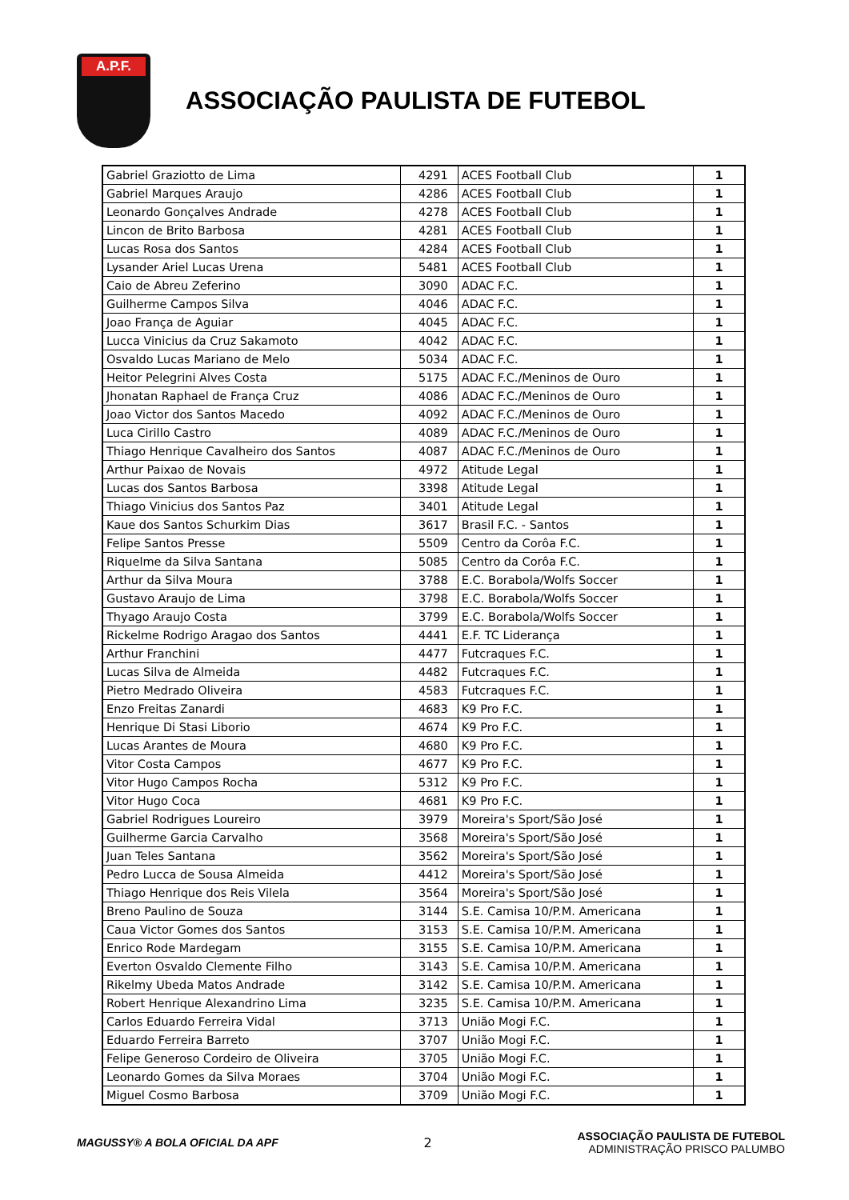A.P.F.
ASSOCIAÇÃO PAULISTA DE FUTEBOL
| Gabriel Graziotto de Lima | 4291 | ACES Football Club | 1 |
| Gabriel Marques Araujo | 4286 | ACES Football Club | 1 |
| Leonardo Gonçalves Andrade | 4278 | ACES Football Club | 1 |
| Lincon de Brito Barbosa | 4281 | ACES Football Club | 1 |
| Lucas Rosa dos Santos | 4284 | ACES Football Club | 1 |
| Lysander Ariel Lucas Urena | 5481 | ACES Football Club | 1 |
| Caio de Abreu Zeferino | 3090 | ADAC F.C. | 1 |
| Guilherme Campos Silva | 4046 | ADAC F.C. | 1 |
| Joao França de Aguiar | 4045 | ADAC F.C. | 1 |
| Lucca Vinicius da Cruz Sakamoto | 4042 | ADAC F.C. | 1 |
| Osvaldo Lucas Mariano de Melo | 5034 | ADAC F.C. | 1 |
| Heitor Pelegrini Alves Costa | 5175 | ADAC F.C./Meninos de Ouro | 1 |
| Jhonatan Raphael de França Cruz | 4086 | ADAC F.C./Meninos de Ouro | 1 |
| Joao Victor dos Santos Macedo | 4092 | ADAC F.C./Meninos de Ouro | 1 |
| Luca Cirillo Castro | 4089 | ADAC F.C./Meninos de Ouro | 1 |
| Thiago Henrique Cavalheiro dos Santos | 4087 | ADAC F.C./Meninos de Ouro | 1 |
| Arthur Paixao de Novais | 4972 | Atitude Legal | 1 |
| Lucas dos Santos Barbosa | 3398 | Atitude Legal | 1 |
| Thiago Vinicius dos Santos Paz | 3401 | Atitude Legal | 1 |
| Kaue dos Santos Schurkim Dias | 3617 | Brasil F.C. - Santos | 1 |
| Felipe Santos Presse | 5509 | Centro da Corôa F.C. | 1 |
| Riquelme da Silva Santana | 5085 | Centro da Corôa F.C. | 1 |
| Arthur da Silva Moura | 3788 | E.C. Borabola/Wolfs Soccer | 1 |
| Gustavo Araujo de Lima | 3798 | E.C. Borabola/Wolfs Soccer | 1 |
| Thyago Araujo Costa | 3799 | E.C. Borabola/Wolfs Soccer | 1 |
| Rickelme Rodrigo Aragao dos Santos | 4441 | E.F. TC Liderança | 1 |
| Arthur Franchini | 4477 | Futcraques F.C. | 1 |
| Lucas Silva de Almeida | 4482 | Futcraques F.C. | 1 |
| Pietro Medrado Oliveira | 4583 | Futcraques F.C. | 1 |
| Enzo Freitas Zanardi | 4683 | K9 Pro F.C. | 1 |
| Henrique Di Stasi Liborio | 4674 | K9 Pro F.C. | 1 |
| Lucas Arantes de Moura | 4680 | K9 Pro F.C. | 1 |
| Vitor Costa Campos | 4677 | K9 Pro F.C. | 1 |
| Vitor Hugo Campos Rocha | 5312 | K9 Pro F.C. | 1 |
| Vitor Hugo Coca | 4681 | K9 Pro F.C. | 1 |
| Gabriel Rodrigues Loureiro | 3979 | Moreira's Sport/São José | 1 |
| Guilherme Garcia Carvalho | 3568 | Moreira's Sport/São José | 1 |
| Juan Teles Santana | 3562 | Moreira's Sport/São José | 1 |
| Pedro Lucca de Sousa Almeida | 4412 | Moreira's Sport/São José | 1 |
| Thiago Henrique dos Reis Vilela | 3564 | Moreira's Sport/São José | 1 |
| Breno Paulino de Souza | 3144 | S.E. Camisa 10/P.M. Americana | 1 |
| Caua Victor Gomes dos Santos | 3153 | S.E. Camisa 10/P.M. Americana | 1 |
| Enrico Rode Mardegam | 3155 | S.E. Camisa 10/P.M. Americana | 1 |
| Everton Osvaldo Clemente Filho | 3143 | S.E. Camisa 10/P.M. Americana | 1 |
| Rikelmy Ubeda Matos Andrade | 3142 | S.E. Camisa 10/P.M. Americana | 1 |
| Robert Henrique Alexandrino Lima | 3235 | S.E. Camisa 10/P.M. Americana | 1 |
| Carlos Eduardo Ferreira Vidal | 3713 | União Mogi F.C. | 1 |
| Eduardo Ferreira Barreto | 3707 | União Mogi F.C. | 1 |
| Felipe Generoso Cordeiro de Oliveira | 3705 | União Mogi F.C. | 1 |
| Leonardo Gomes da Silva Moraes | 3704 | União Mogi F.C. | 1 |
| Miguel Cosmo Barbosa | 3709 | União Mogi F.C. | 1 |
MAGUSSY® A BOLA OFICIAL DA APF 2
ASSOCIAÇÃO PAULISTA DE FUTEBOL
ADMINISTRAÇÃO PRISCO PALUMBO